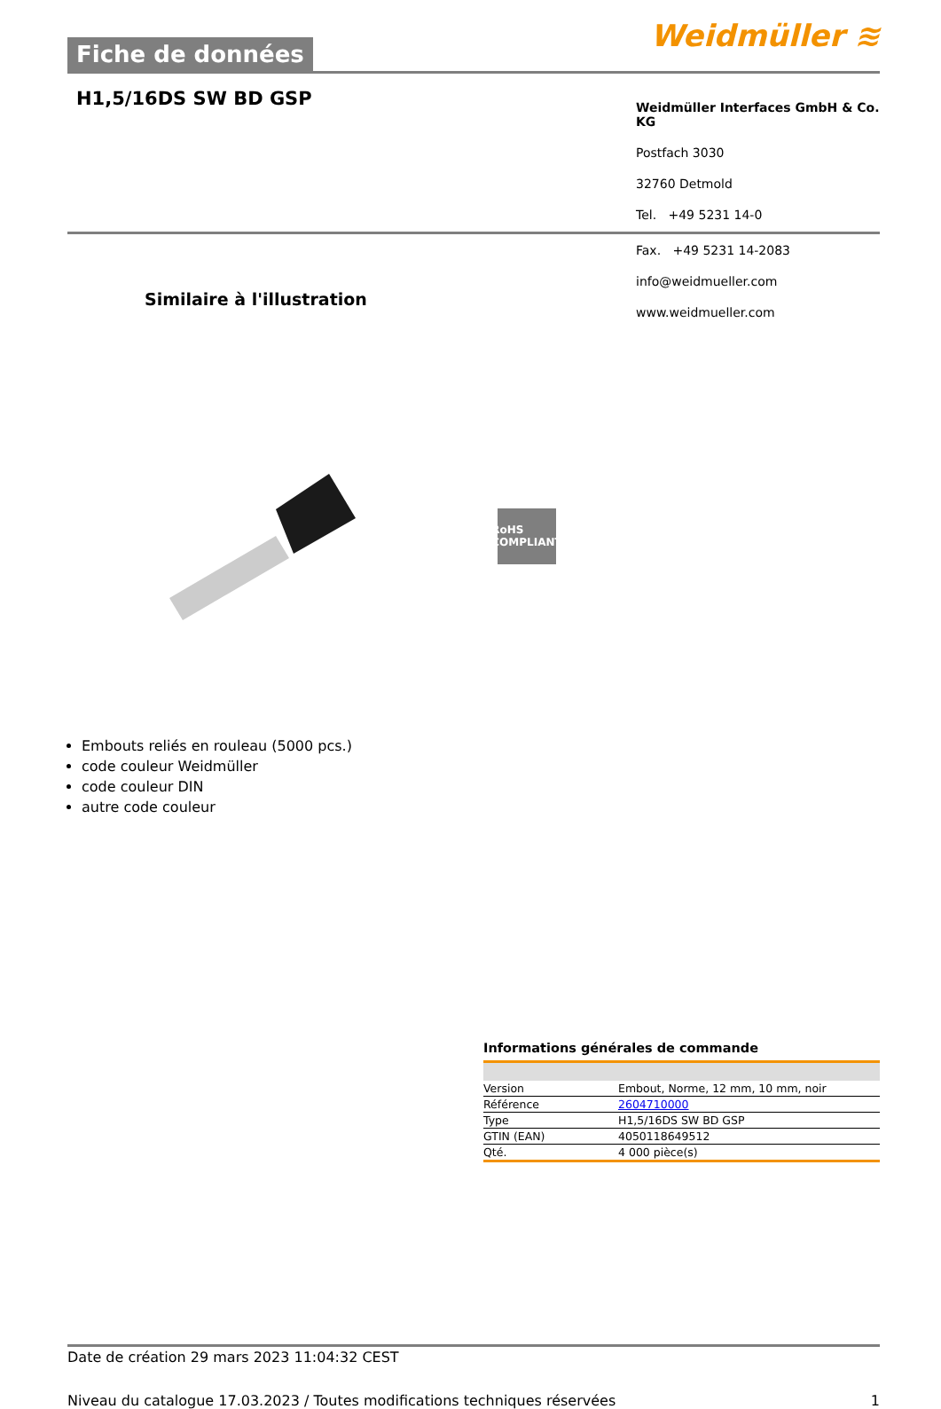Fiche de données
Weidmüller ≋
H1,5/16DS SW BD GSP
Weidmüller Interfaces GmbH & Co. KG
Postfach 3030
32760 Detmold
Tel. +49 5231 14-0
Similaire à l'illustration
Fax. +49 5231 14-2083
info@weidmueller.com
www.weidmueller.com
RoHS
COMPLIANT
Embouts reliés en rouleau (5000 pcs.)
code couleur Weidmüller
code couleur DIN
autre code couleur
Informations générales de commande
| Version | Embout, Norme, 12 mm, 10 mm, noir |
| Référence | 2604710000 |
| Type | H1,5/16DS SW BD GSP |
| GTIN (EAN) | 4050118649512 |
| Qté. | 4 000 pièce(s) |
Date de création 29 mars 2023 11:04:32 CEST
Niveau du catalogue 17.03.2023 / Toutes modifications techniques réservées 1